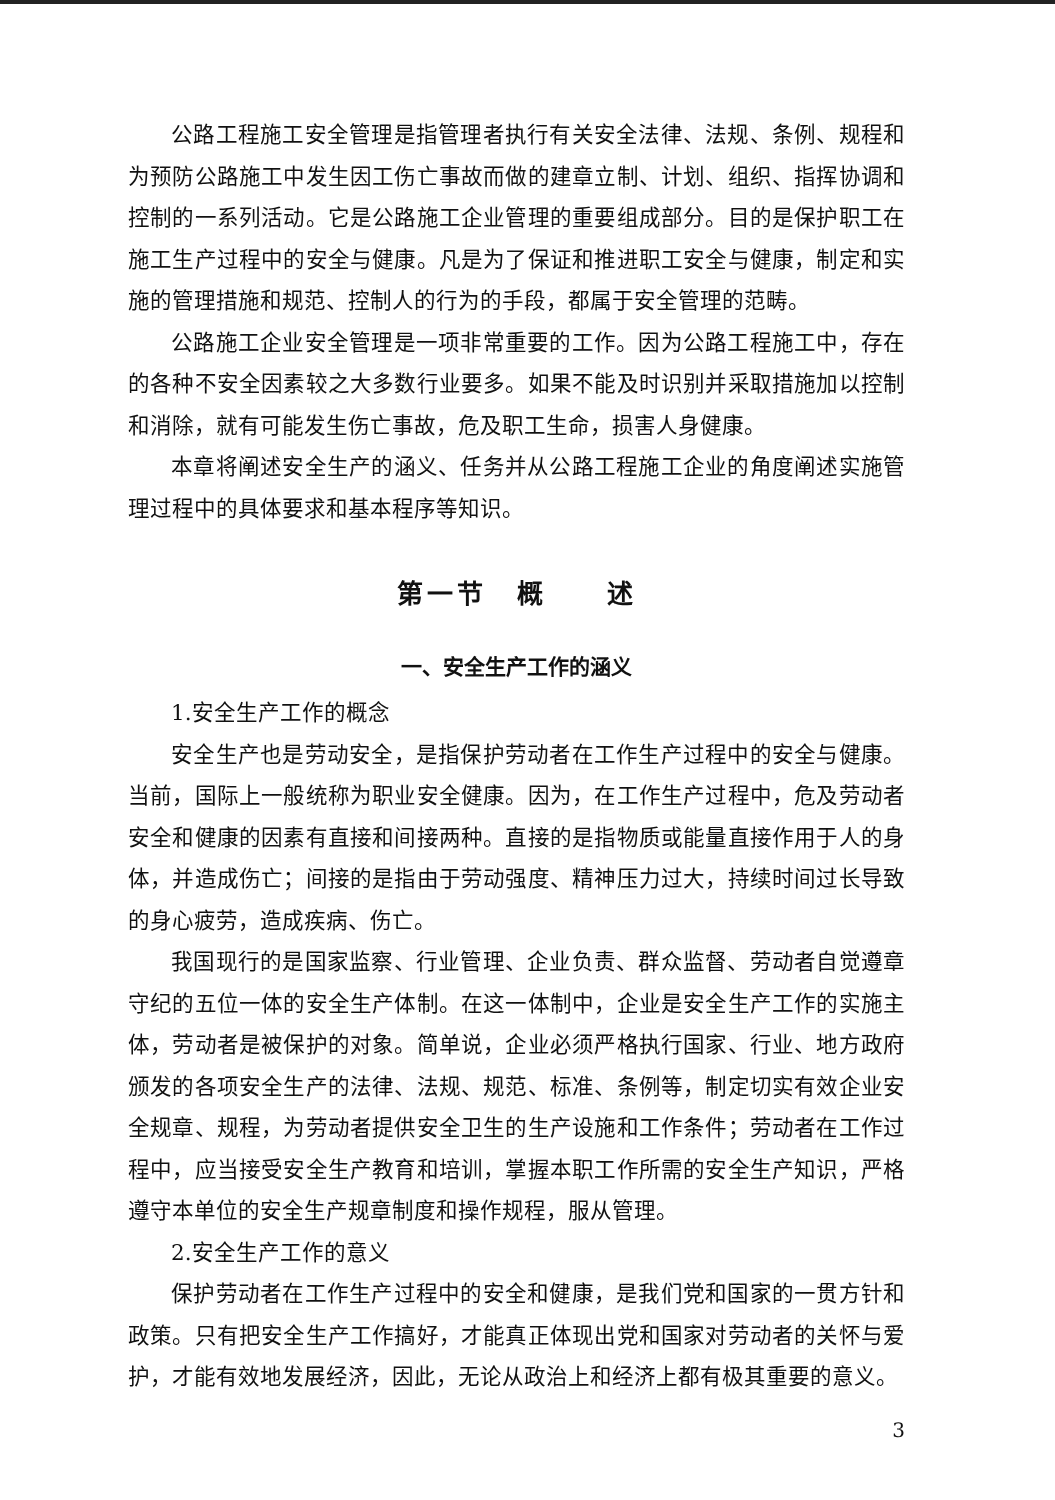公路工程施工安全管理是指管理者执行有关安全法律、法规、条例、规程和为预防公路施工中发生因工伤亡事故而做的建章立制、计划、组织、指挥协调和控制的一系列活动。它是公路施工企业管理的重要组成部分。目的是保护职工在施工生产过程中的安全与健康。凡是为了保证和推进职工安全与健康，制定和实施的管理措施和规范、控制人的行为的手段，都属于安全管理的范畴。
公路施工企业安全管理是一项非常重要的工作。因为公路工程施工中，存在的各种不安全因素较之大多数行业要多。如果不能及时识别并采取措施加以控制和消除，就有可能发生伤亡事故，危及职工生命，损害人身健康。
本章将阐述安全生产的涵义、任务并从公路工程施工企业的角度阐述实施管理过程中的具体要求和基本程序等知识。
第一节　概　　述
一、安全生产工作的涵义
1.安全生产工作的概念
安全生产也是劳动安全，是指保护劳动者在工作生产过程中的安全与健康。当前，国际上一般统称为职业安全健康。因为，在工作生产过程中，危及劳动者安全和健康的因素有直接和间接两种。直接的是指物质或能量直接作用于人的身体，并造成伤亡；间接的是指由于劳动强度、精神压力过大，持续时间过长导致的身心疲劳，造成疾病、伤亡。
我国现行的是国家监察、行业管理、企业负责、群众监督、劳动者自觉遵章守纪的五位一体的安全生产体制。在这一体制中，企业是安全生产工作的实施主体，劳动者是被保护的对象。简单说，企业必须严格执行国家、行业、地方政府颁发的各项安全生产的法律、法规、规范、标准、条例等，制定切实有效企业安全规章、规程，为劳动者提供安全卫生的生产设施和工作条件；劳动者在工作过程中，应当接受安全生产教育和培训，掌握本职工作所需的安全生产知识，严格遵守本单位的安全生产规章制度和操作规程，服从管理。
2.安全生产工作的意义
保护劳动者在工作生产过程中的安全和健康，是我们党和国家的一贯方针和政策。只有把安全生产工作搞好，才能真正体现出党和国家对劳动者的关怀与爱护，才能有效地发展经济，因此，无论从政治上和经济上都有极其重要的意义。
3